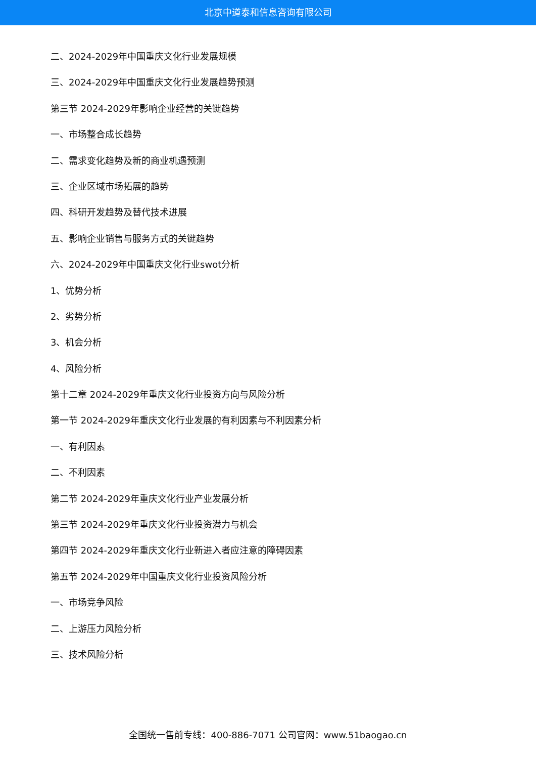北京中道泰和信息咨询有限公司
二、2024-2029年中国重庆文化行业发展规模
三、2024-2029年中国重庆文化行业发展趋势预测
第三节 2024-2029年影响企业经营的关键趋势
一、市场整合成长趋势
二、需求变化趋势及新的商业机遇预测
三、企业区域市场拓展的趋势
四、科研开发趋势及替代技术进展
五、影响企业销售与服务方式的关键趋势
六、2024-2029年中国重庆文化行业swot分析
1、优势分析
2、劣势分析
3、机会分析
4、风险分析
第十二章 2024-2029年重庆文化行业投资方向与风险分析
第一节 2024-2029年重庆文化行业发展的有利因素与不利因素分析
一、有利因素
二、不利因素
第二节 2024-2029年重庆文化行业产业发展分析
第三节 2024-2029年重庆文化行业投资潜力与机会
第四节 2024-2029年重庆文化行业新进入者应注意的障碍因素
第五节 2024-2029年中国重庆文化行业投资风险分析
一、市场竞争风险
二、上游压力风险分析
三、技术风险分析
全国统一售前专线：400-886-7071 公司官网：www.51baogao.cn